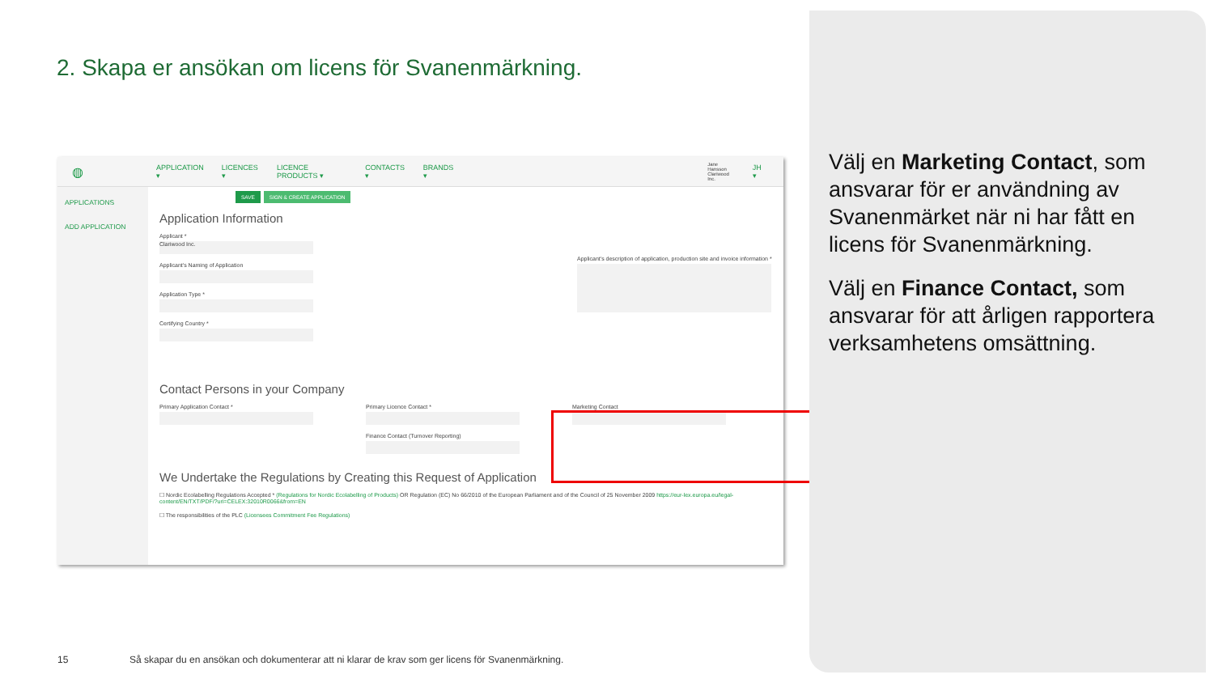2. Skapa er ansökan om licens för Svanenmärkning.
◍ APPLICATION ▾ LICENCES ▾ LICENCE PRODUCTS ▾ CONTACTS ▾ BRANDS ▾ Jane Hansson
Clariwood Inc. JH ▾
APPLICATIONS
ADD APPLICATION
SAVE SIGN & CREATE APPLICATION
Application Information
Applicant *
Clariwood Inc.
Applicant's Naming of Application
Application Type *
Certifying Country *
Applicant's description of application, production site and invoice information *
Contact Persons in your Company
Primary Application Contact * Primary Licence Contact *
Finance Contact (Turnover Reporting)
Marketing Contact
We Undertake the Regulations by Creating this Request of Application
☐ Nordic Ecolabelling Regulations Accepted * (Regulations for Nordic Ecolabelling of Products) OR Regulation (EC) No 66/2010 of the European Parliament and of the Council of 25 November 2009 https://eur-lex.europa.eu/legal-content/EN/TXT/PDF/?uri=CELEX:32010R0066&from=EN
☐ The responsibilities of the PLC (Licensees Commitment Fee Regulations)
Välj en Marketing Contact, som ansvarar för er användning av Svanenmärket när ni har fått en licens för Svanenmärkning.
Välj en Finance Contact, som ansvarar för att årligen rapportera verksamhetens omsättning.
15
Så skapar du en ansökan och dokumenterar att ni klarar de krav som ger licens för Svanenmärkning.